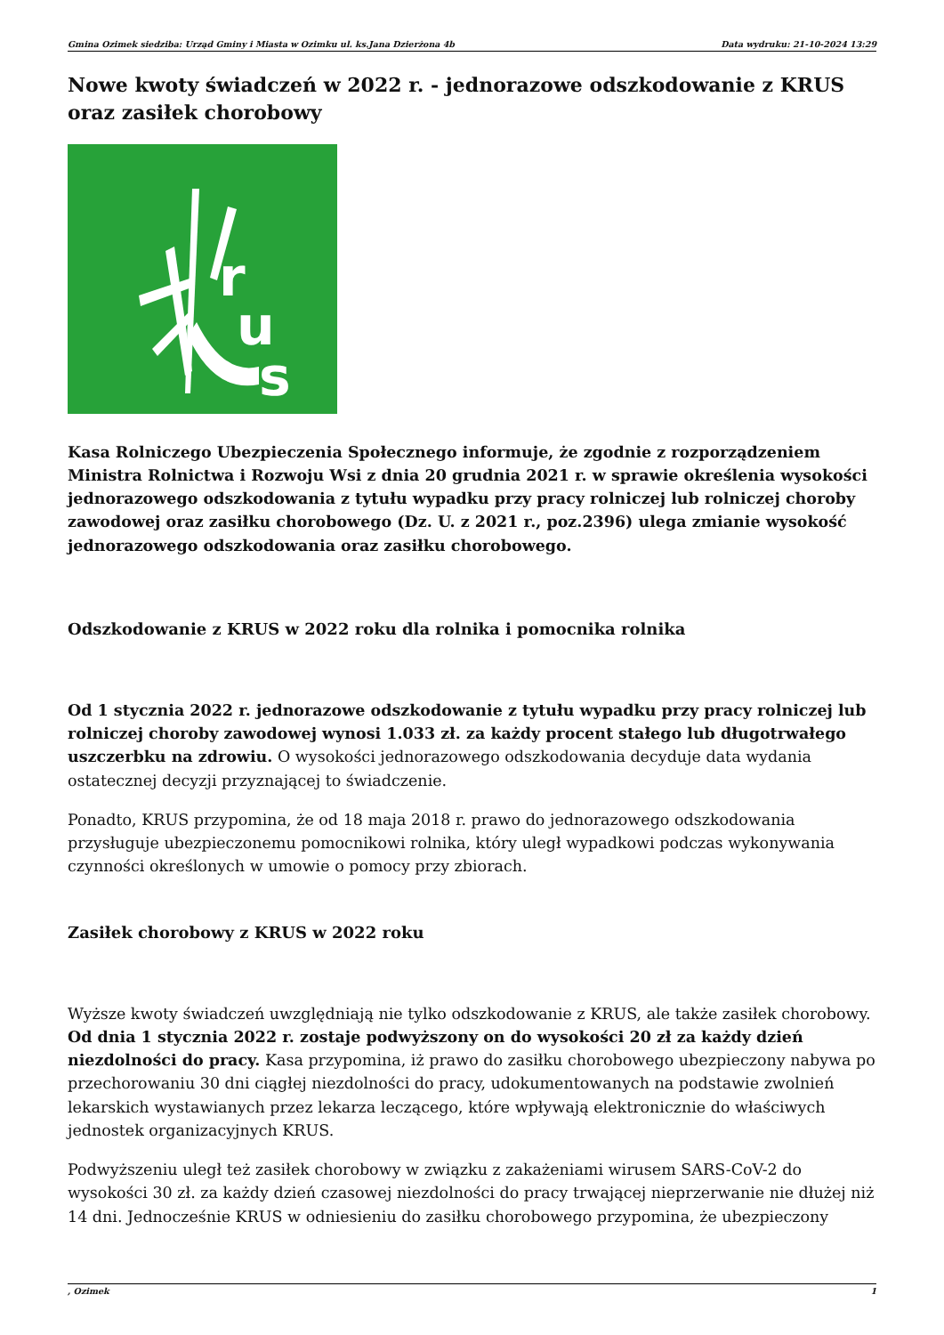Gmina Ozimek siedziba: Urząd Gminy i Miasta w Ozimku ul. ks.Jana Dzierżona 4b Data wydruku: 21-10-2024 13:29
Nowe kwoty świadczeń w 2022 r. - jednorazowe odszkodowanie z KRUS oraz zasiłek chorobowy
r
u
s
Kasa Rolniczego Ubezpieczenia Społecznego informuje, że zgodnie z rozporządzeniem Ministra Rolnictwa i Rozwoju Wsi z dnia 20 grudnia 2021 r. w sprawie określenia wysokości jednorazowego odszkodowania z tytułu wypadku przy pracy rolniczej lub rolniczej choroby zawodowej oraz zasiłku chorobowego (Dz. U. z 2021 r., poz.2396) ulega zmianie wysokość jednorazowego odszkodowania oraz zasiłku chorobowego.
Odszkodowanie z KRUS w 2022 roku dla rolnika i pomocnika rolnika
Od 1 stycznia 2022 r. jednorazowe odszkodowanie z tytułu wypadku przy pracy rolniczej lub rolniczej choroby zawodowej wynosi 1.033 zł. za każdy procent stałego lub długotrwałego uszczerbku na zdrowiu. O wysokości jednorazowego odszkodowania decyduje data wydania ostatecznej decyzji przyznającej to świadczenie.
Ponadto, KRUS przypomina, że od 18 maja 2018 r. prawo do jednorazowego odszkodowania przysługuje ubezpieczonemu pomocnikowi rolnika, który uległ wypadkowi podczas wykonywania czynności określonych w umowie o pomocy przy zbiorach.
Zasiłek chorobowy z KRUS w 2022 roku
Wyższe kwoty świadczeń uwzględniają nie tylko odszkodowanie z KRUS, ale także zasiłek chorobowy. Od dnia 1 stycznia 2022 r. zostaje podwyższony on do wysokości 20 zł za każdy dzień niezdolności do pracy. Kasa przypomina, iż prawo do zasiłku chorobowego ubezpieczony nabywa po przechorowaniu 30 dni ciągłej niezdolności do pracy, udokumentowanych na podstawie zwolnień lekarskich wystawianych przez lekarza leczącego, które wpływają elektronicznie do właściwych jednostek organizacyjnych KRUS.
Podwyższeniu uległ też zasiłek chorobowy w związku z zakażeniami wirusem SARS-CoV-2 do wysokości 30 zł. za każdy dzień czasowej niezdolności do pracy trwającej nieprzerwanie nie dłużej niż 14 dni. Jednocześnie KRUS w odniesieniu do zasiłku chorobowego przypomina, że ubezpieczony
, Ozimek 1